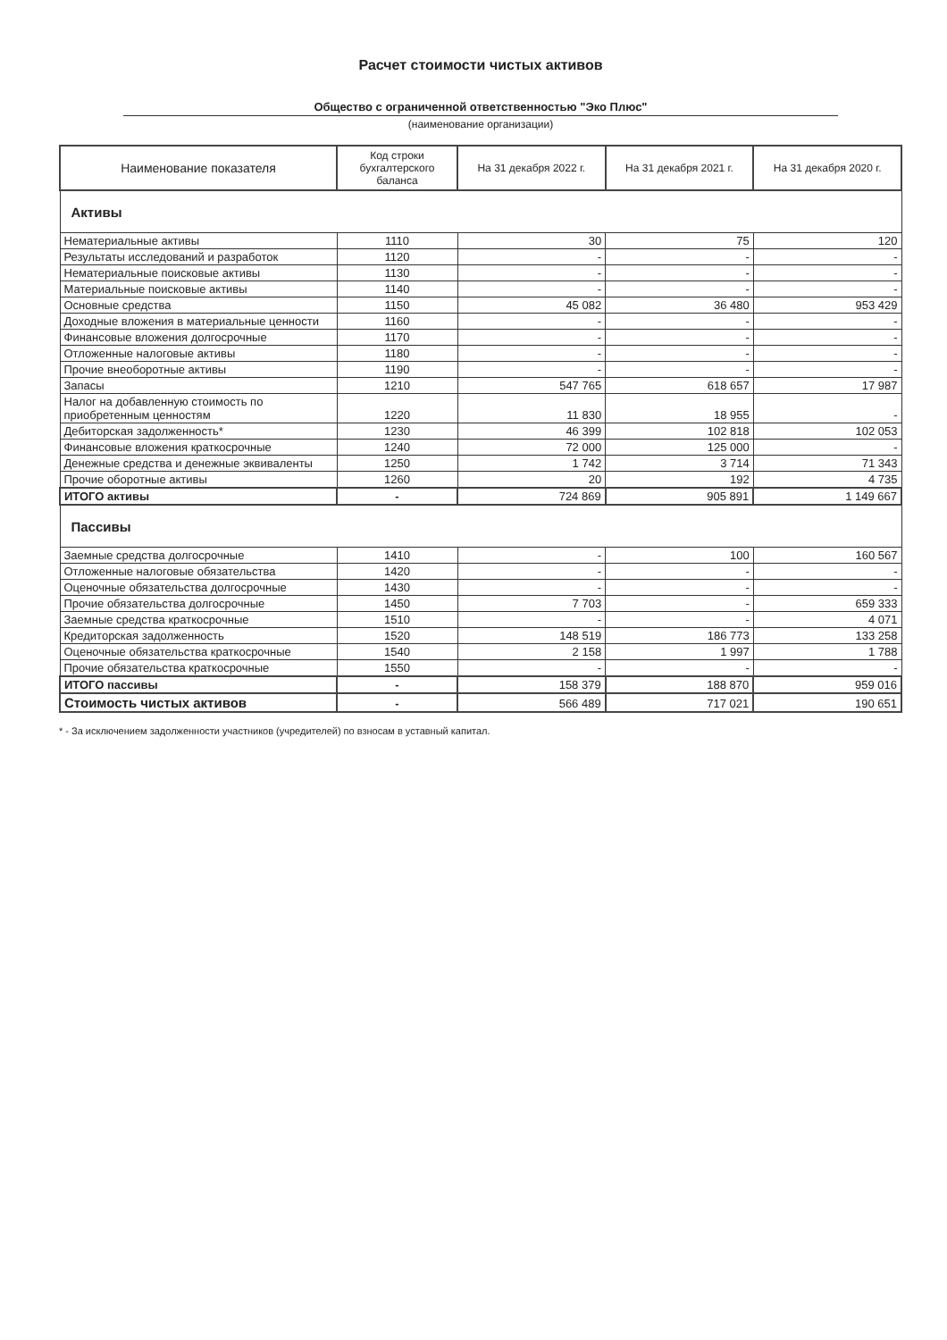Расчет стоимости чистых активов
Общество с ограниченной ответственностью "Эко Плюс"
(наименование организации)
| Наименование показателя | Код строки бухгалтерского баланса | На 31 декабря 2022 г. | На 31 декабря 2021 г. | На 31 декабря 2020 г. |
| --- | --- | --- | --- | --- |
| Активы | | | | |
| Нематериальные активы | 1110 | 30 | 75 | 120 |
| Результаты исследований и разработок | 1120 | - | - | - |
| Нематериальные поисковые активы | 1130 | - | - | - |
| Материальные поисковые активы | 1140 | - | - | - |
| Основные средства | 1150 | 45 082 | 36 480 | 953 429 |
| Доходные вложения в материальные ценности | 1160 | - | - | - |
| Финансовые вложения долгосрочные | 1170 | - | - | - |
| Отложенные налоговые активы | 1180 | - | - | - |
| Прочие внеоборотные активы | 1190 | - | - | - |
| Запасы | 1210 | 547 765 | 618 657 | 17 987 |
| Налог на добавленную стоимость по приобретенным ценностям | 1220 | 11 830 | 18 955 | - |
| Дебиторская задолженность* | 1230 | 46 399 | 102 818 | 102 053 |
| Финансовые вложения краткосрочные | 1240 | 72 000 | 125 000 | - |
| Денежные средства и денежные эквиваленты | 1250 | 1 742 | 3 714 | 71 343 |
| Прочие оборотные активы | 1260 | 20 | 192 | 4 735 |
| ИТОГО активы | - | 724 869 | 905 891 | 1 149 667 |
| Пассивы | | | | |
| Заемные средства долгосрочные | 1410 | - | 100 | 160 567 |
| Отложенные налоговые обязательства | 1420 | - | - | - |
| Оценочные обязательства долгосрочные | 1430 | - | - | - |
| Прочие обязательства долгосрочные | 1450 | 7 703 | - | 659 333 |
| Заемные средства краткосрочные | 1510 | - | - | 4 071 |
| Кредиторская задолженность | 1520 | 148 519 | 186 773 | 133 258 |
| Оценочные обязательства краткосрочные | 1540 | 2 158 | 1 997 | 1 788 |
| Прочие обязательства краткосрочные | 1550 | - | - | - |
| ИТОГО пассивы | - | 158 379 | 188 870 | 959 016 |
| Стоимость чистых активов | - | 566 489 | 717 021 | 190 651 |
* - За исключением задолженности участников (учредителей) по взносам в уставный капитал.